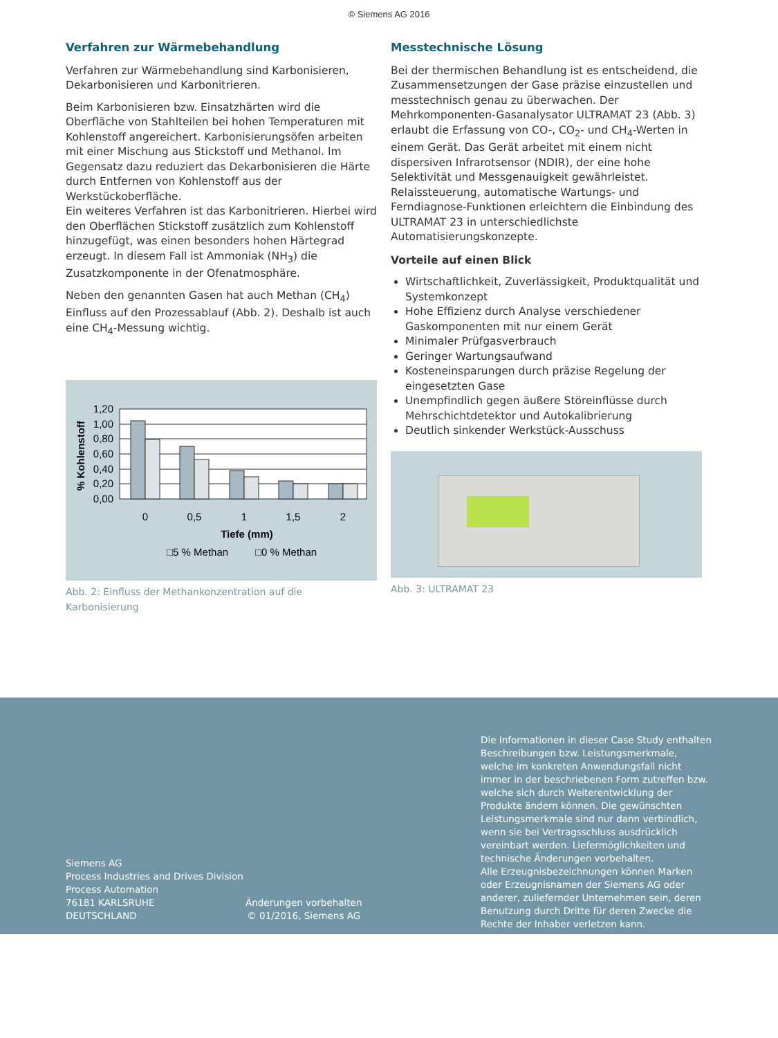© Siemens AG 2016
Verfahren zur Wärmebehandlung
Verfahren zur Wärmebehandlung sind Karbonisieren, Dekarbonisieren und Karbonitrieren.
Beim Karbonisieren bzw. Einsatzhärten wird die Oberfläche von Stahlteilen bei hohen Temperaturen mit Kohlenstoff angereichert. Karbonisierungsöfen arbeiten mit einer Mischung aus Stickstoff und Methanol. Im Gegensatz dazu reduziert das Dekarbonisieren die Härte durch Entfernen von Kohlenstoff aus der Werkstückoberfläche.
Ein weiteres Verfahren ist das Karbonitrieren. Hierbei wird den Oberflächen Stickstoff zusätzlich zum Kohlenstoff hinzugefügt, was einen besonders hohen Härtegrad erzeugt. In diesem Fall ist Ammoniak (NH<sub>3</sub>) die Zusatzkomponente in der Ofenatmosphäre.
Neben den genannten Gasen hat auch Methan (CH<sub>4</sub>) Einfluss auf den Prozessablauf (Abb. 2). Deshalb ist auch eine CH<sub>4</sub>-Messung wichtig.
1,20
1,00
0,80
0,60
0,40
0,20
0,00
0
0,5
1
1,5
2
Tiefe (mm)
□5 % Methan
□0 % Methan
% Kohlenstoff
Abb. 2: Einfluss der Methankonzentration auf die Karbonisierung
Messtechnische Lösung
Bei der thermischen Behandlung ist es entscheidend, die Zusammensetzungen der Gase präzise einzustellen und messtechnisch genau zu überwachen. Der Mehrkomponenten-Gasanalysator ULTRAMAT 23 (Abb. 3) erlaubt die Erfassung von CO-, CO<sub>2</sub>- und CH<sub>4</sub>-Werten in einem Gerät. Das Gerät arbeitet mit einem nicht dispersiven Infrarotsensor (NDIR), der eine hohe Selektivität und Messgenauigkeit gewährleistet. Relaissteuerung, automatische Wartungs- und Ferndiagnose-Funktionen erleichtern die Einbindung des ULTRAMAT 23 in unterschiedlichste Automatisierungskonzepte.
Vorteile auf einen Blick
Wirtschaftlichkeit, Zuverlässigkeit, Produktqualität und Systemkonzept
Hohe Effizienz durch Analyse verschiedener Gaskomponenten mit nur einem Gerät
Minimaler Prüfgasverbrauch
Geringer Wartungsaufwand
Kosteneinsparungen durch präzise Regelung der eingesetzten Gase
Unempfindlich gegen äußere Störeinflüsse durch Mehrschichtdetektor und Autokalibrierung
Deutlich sinkender Werkstück-Ausschuss
Abb. 3: ULTRAMAT 23
Siemens AG
Process Industries and Drives Division
Process Automation
76181 KARLSRUHE
DEUTSCHLAND
Änderungen vorbehalten
© 01/2016, Siemens AG
Die Informationen in dieser Case Study enthalten Beschreibungen bzw. Leistungsmerkmale, welche im konkreten Anwendungsfall nicht immer in der beschriebenen Form zutreffen bzw. welche sich durch Weiterentwicklung der Produkte ändern können. Die gewünschten Leistungsmerkmale sind nur dann verbindlich, wenn sie bei Vertragsschluss ausdrücklich vereinbart werden. Liefermöglichkeiten und technische Änderungen vorbehalten.
Alle Erzeugnisbezeichnungen können Marken oder Erzeugnisnamen der Siemens AG oder anderer, zuliefernder Unternehmen sein, deren Benutzung durch Dritte für deren Zwecke die Rechte der Inhaber verletzen kann.